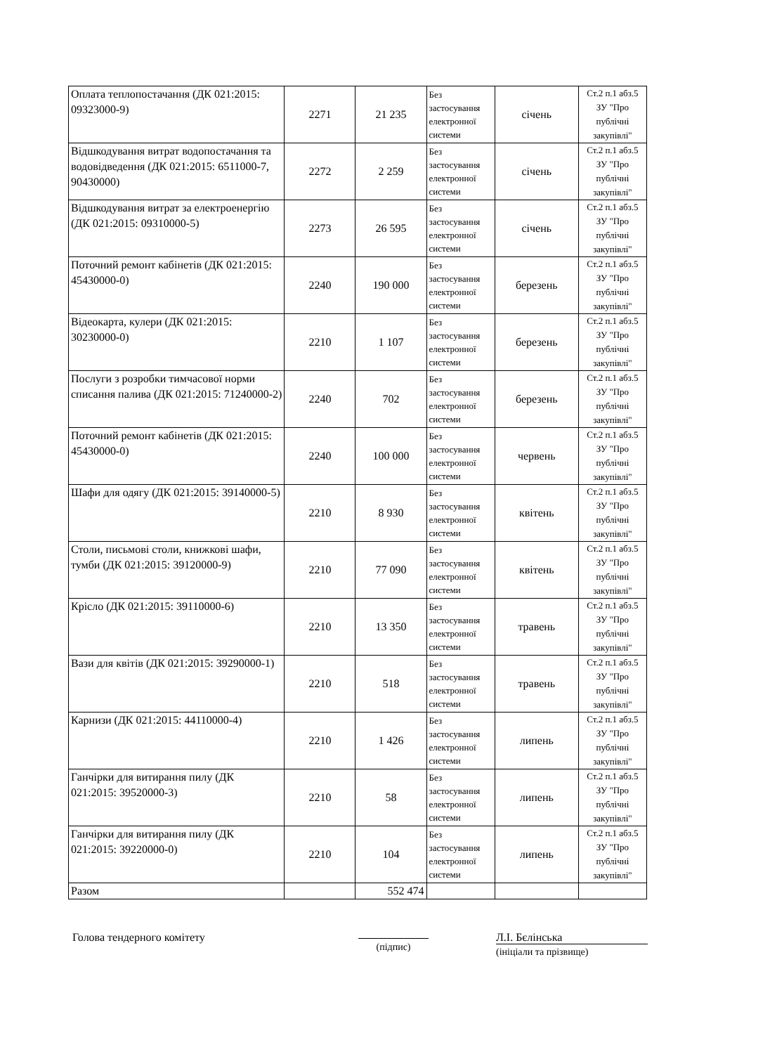| Оплата теплопостачання (ДК 021:2015: 09323000-9) | 2271 | 21 235 | Без застосування електронної системи | січень | Ст.2 п.1 абз.5 ЗУ "Про публічні закупівлі" |
| Відшкодування витрат водопостачання та водовідведення (ДК 021:2015: 6511000-7, 90430000) | 2272 | 2 259 | Без застосування електронної системи | січень | Ст.2 п.1 абз.5 ЗУ "Про публічні закупівлі" |
| Відшкодування витрат за електроенергію (ДК 021:2015: 09310000-5) | 2273 | 26 595 | Без застосування електронної системи | січень | Ст.2 п.1 абз.5 ЗУ "Про публічні закупівлі" |
| Поточний ремонт кабінетів (ДК 021:2015: 45430000-0) | 2240 | 190 000 | Без застосування електронної системи | березень | Ст.2 п.1 абз.5 ЗУ "Про публічні закупівлі" |
| Відеокарта, кулери (ДК 021:2015: 30230000-0) | 2210 | 1 107 | Без застосування електронної системи | березень | Ст.2 п.1 абз.5 ЗУ "Про публічні закупівлі" |
| Послуги з розробки тимчасової норми списання палива (ДК 021:2015: 71240000-2) | 2240 | 702 | Без застосування електронної системи | березень | Ст.2 п.1 абз.5 ЗУ "Про публічні закупівлі" |
| Поточний ремонт кабінетів (ДК 021:2015: 45430000-0) | 2240 | 100 000 | Без застосування електронної системи | червень | Ст.2 п.1 абз.5 ЗУ "Про публічні закупівлі" |
| Шафи для одягу (ДК 021:2015: 39140000-5) | 2210 | 8 930 | Без застосування електронної системи | квітень | Ст.2 п.1 абз.5 ЗУ "Про публічні закупівлі" |
| Столи, письмові столи, книжкові шафи, тумби (ДК 021:2015: 39120000-9) | 2210 | 77 090 | Без застосування електронної системи | квітень | Ст.2 п.1 абз.5 ЗУ "Про публічні закупівлі" |
| Крісло (ДК 021:2015: 39110000-6) | 2210 | 13 350 | Без застосування електронної системи | травень | Ст.2 п.1 абз.5 ЗУ "Про публічні закупівлі" |
| Вази для квітів (ДК 021:2015: 39290000-1) | 2210 | 518 | Без застосування електронної системи | травень | Ст.2 п.1 абз.5 ЗУ "Про публічні закупівлі" |
| Карнизи (ДК 021:2015: 44110000-4) | 2210 | 1 426 | Без застосування електронної системи | липень | Ст.2 п.1 абз.5 ЗУ "Про публічні закупівлі" |
| Ганчірки для витирання пилу (ДК 021:2015: 39520000-3) | 2210 | 58 | Без застосування електронної системи | липень | Ст.2 п.1 абз.5 ЗУ "Про публічні закупівлі" |
| Ганчірки для витирання пилу (ДК 021:2015: 39220000-0) | 2210 | 104 | Без застосування електронної системи | липень | Ст.2 п.1 абз.5 ЗУ "Про публічні закупівлі" |
| Разом | | 552 474 | | | |
Голова тендерного комітету
(підпис)
Л.І. Бєлінська
(ініціали та прізвище)